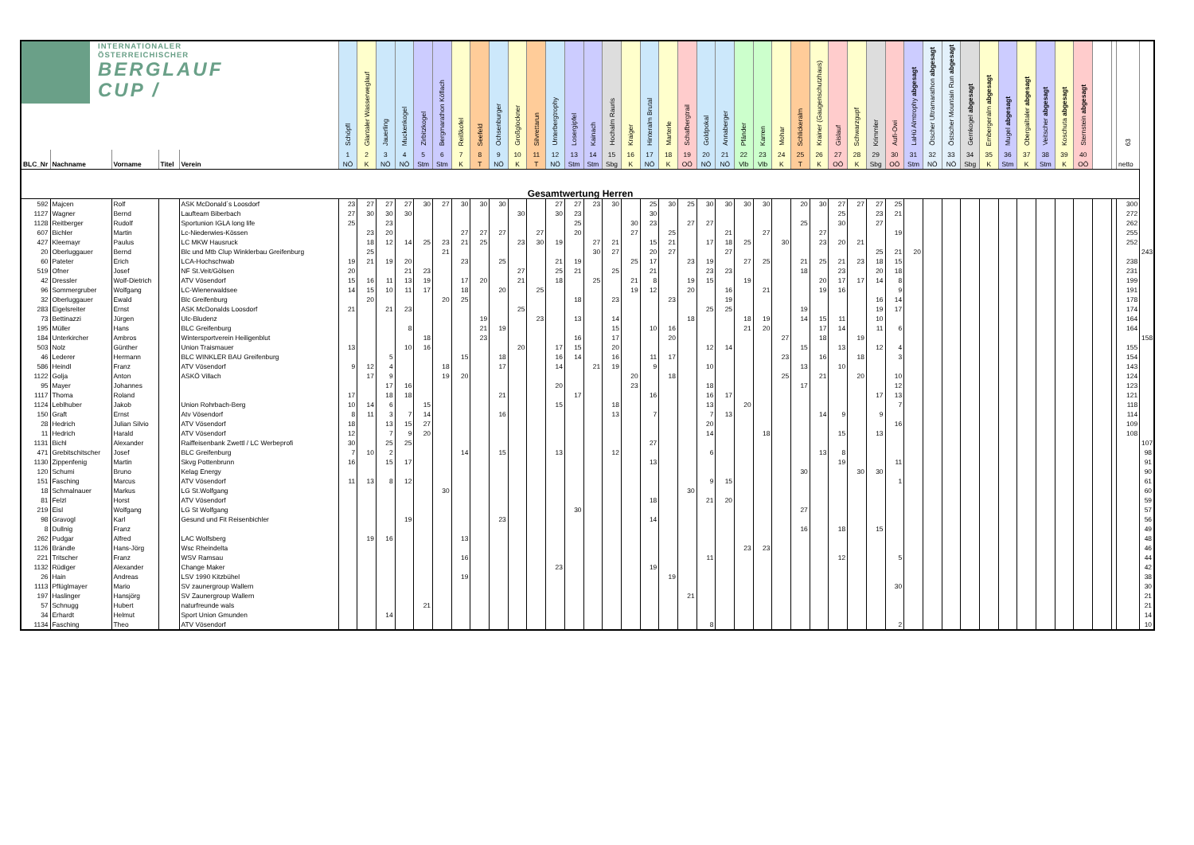| INTERNATIONALER ÖSTERREICHISCHER BERGLAUF CUP / | | | | | Schöpfl | Glantaler Wasserweglauf | Jauerling | Muckenkogel | Zirbitzkogel | Bergmarathon Köflach | Reißkofel | Seefeld | Ochsenburger | Großglockner | Silvrettarun | Unterbergtrophy | Losergipfel | Kainach | Hochalm Rauris | Kraiger | Hinteralm Brutal | Marterle | Schafbergtrail | Goldpokal | Annaberger | Pfänder | Karren | Mohar | Schlickeralm | Krainer (Gaugenschutzhaus) | Gislauf | Schwarzgupf | Krimmler | Aufi-Owi | LaHü Almtrophy abgesagt | Ötscher Ultramarathon abgesagt | Östscher Mountain Run abgesagt | Gernkogel abgesagt | Embergeralm abgesagt | Mugel abgesagt | Obergailtaler abgesagt | Veitscher abgesagt | Koschuta abgesagt | Sternstein abgesagt | | | 63 | |
| --- | --- | --- | --- | --- | --- | --- | --- | --- | --- | --- | --- | --- | --- | --- | --- | --- | --- | --- | --- | --- | --- | --- | --- | --- | --- | --- | --- | --- | --- | --- | --- | --- | --- | --- | --- | --- | --- | --- | --- | --- | --- | --- | --- | --- | --- | --- | --- | --- |
| | | | | | 1 | 2 | 3 | 4 | 5 | 6 | 7 | 8 | 9 | 10 | 11 | 12 | 13 | 14 | 15 | 16 | 17 | 18 | 19 | 20 | 21 | 22 | 23 | 24 | 25 | 26 | 27 | 28 | 29 | 30 | 31 | 32 | 33 | 34 | 35 | 36 | 37 | 38 | 39 | 40 | | | | |
| BLC_Nr | Nachname | Vorname | Titel | Verein | NÖ | K | NÖ | NÖ | Stm | Stm | K | T | NÖ | K | T | NÖ | Stm | Stm | Sbg | K | NÖ | K | OÖ | NÖ | NÖ | Vlb | Vlb | K | T | K | OÖ | K | Sbg | OÖ | Stm | NÖ | NÖ | Sbg | K | Stm | K | Stm | K | OÖ | | | netto | |
| Gesamtwertung Herren | | | | | | | | | | | | | | | | | | | | | | | | | | | | | | | | | | | | | | | | | | | | | | | | |
| 592 | Majcen | Rolf | | ASK McDonald´s Loosdorf | 23 | 27 | 27 | 27 | 30 | 27 | 30 | 30 | 30 | | | 27 | 27 | 23 | 30 | | 25 | 30 | 25 | 30 | 30 | 30 | 30 | | 20 | 30 | 27 | 27 | 27 | 25 | | | | | | | | | | | | | 300 | |
| 1127 | Wagner | Bernd | | Laufteam Biberbach | 27 | 30 | 30 | 30 | | | | | | 30 | | 30 | 23 | | | | 30 | | | | | | | | | | 25 | | 23 | 21 | | | | | | | | | | | | | 272 | |
| 1128 | Reitberger | Rudolf | | Sportunion IGLA long life | 25 | | 23 | | | | | | | | | | 25 | | | 30 | 23 | | 27 | 27 | | | | | 25 | | 30 | | 27 | | | | | | | | | | | | | | 262 | |
| 607 | Bichler | Martin | | Lc-Niederwies-Kössen | | 23 | 20 | | | | 27 | 27 | 27 | | 27 | | 20 | | | 27 | | 25 | | | 21 | | 27 | | | 27 | | | | 19 | | | | | | | | | | | | | 255 | |
| 427 | Kleemayr | Paulus | | LC MKW Hausruck | | 18 | 12 | 14 | 25 | 23 | 21 | 25 | | 23 | 30 | 19 | | 27 | 21 | | 15 | 21 | | 17 | 18 | 25 | | 30 | | 23 | 20 | 21 | | | | | | | | | | | | | | | 252 | |
| 20 | Oberluggauer | Bernd | | Blc und Mtb Clup Winklerbau Greifenburg | | 25 | | | | 21 | | | | | | | | 30 | 27 | | 20 | 27 | | | 27 | | | | | | | | 25 | 21 | 20 | | | | | | | | | | | | | 243 |
| 60 | Pateter | Erich | | LCA-Hochschwab | 19 | 21 | 19 | 20 | | | 23 | | 25 | | | 21 | 19 | | | 25 | 17 | | 23 | 19 | | 27 | 25 | | 21 | 25 | 21 | 23 | 18 | 15 | | | | | | | | | | | | | 238 | |
| 519 | Ofner | Josef | | NF St.Veit/Gölsen | 20 | | | 21 | 23 | | | | | 27 | | 25 | 21 | | 25 | | 21 | | | 23 | 23 | | | | 18 | | 23 | | 20 | 18 | | | | | | | | | | | | | 231 | |
| 42 | Dressler | Wolf-Dietrich | | ATV Vösendorf | 15 | 16 | 11 | 13 | 19 | | 17 | 20 | | 21 | | 18 | | 25 | | 21 | 8 | | 19 | 15 | | 19 | | | | 20 | 17 | 17 | 14 | 8 | | | | | | | | | | | | | 199 | |
| 96 | Sommergruber | Wolfgang | | LC-Wienerwaldsee | 14 | 15 | 10 | 11 | 17 | | 18 | | 20 | | 25 | | | | | 19 | 12 | | 20 | | 16 | | 21 | | | 19 | 16 | | | 9 | | | | | | | | | | | | | 191 | |
| 32 | Oberluggauer | Ewald | | Blc Greifenburg | | 20 | | | | 20 | 25 | | | | | | 18 | | 23 | | | 23 | | | 19 | | | | | | | | 16 | 14 | | | | | | | | | | | | | 178 | |
| 283 | Eigelsreiter | Ernst | | ASK McDonalds Loosdorf | 21 | | 21 | 23 | | | | | | 25 | | | | | | | | | | 25 | 25 | | | | 19 | | | | 19 | 17 | | | | | | | | | | | | | 174 | |
| 73 | Bettinazzi | Jürgen | | Ulc-Bludenz | | | | | | | | 19 | | | 23 | | 13 | | 14 | | | | 18 | | | 18 | 19 | | 14 | 15 | 11 | | 10 | | | | | | | | | | | | | | 164 | |
| 195 | Müller | Hans | | BLC Greifenburg | | | | 8 | | | | 21 | 19 | | | | | | 15 | | 10 | 16 | | | | 21 | 20 | | | 17 | 14 | | 11 | 6 | | | | | | | | | | | | | 164 | |
| 184 | Unterkircher | Ambros | | Wintersportverein Heiligenblut | | | | | 18 | | | 23 | | | | | 16 | | 17 | | | 20 | | | | | | 27 | | 18 | | 19 | | | | | | | | | | | | | | | | 158 |
| 503 | Nolz | Günther | | Union Traismauer | 13 | | | 10 | 16 | | | | | 20 | | 17 | 15 | | 20 | | | | | 12 | 14 | | | | 15 | | 13 | | 12 | 4 | | | | | | | | | | | | | 155 | |
| 46 | Lederer | Hermann | | BLC WINKLER BAU Greifenburg | | | 5 | | | | 15 | | 18 | | | 16 | 14 | | 16 | | 11 | 17 | | | | | | 23 | | 16 | | 18 | | 3 | | | | | | | | | | | | | 154 | |
| 586 | Heindl | Franz | | ATV Vösendorf | 9 | 12 | 4 | | | 18 | | | 17 | | | 14 | | 21 | 19 | | 9 | | | 10 | | | | | 13 | | 10 | | | | | | | | | | | | | | | | 143 | |
| 1122 | Golja | Anton | | ASKÖ Villach | | 17 | 9 | | | 19 | 20 | | | | | | | | | 20 | | 18 | | | | | | 25 | | 21 | | 20 | | 10 | | | | | | | | | | | | | 124 | |
| 95 | Mayer | Johannes | | | | | 17 | 16 | | | | | | | | 20 | | | | 23 | | | | 18 | | | | | 17 | | | | | 12 | | | | | | | | | | | | | 123 | |
| 1117 | Thoma | Roland | | | 17 | | 18 | 18 | | | | | 21 | | | | 17 | | | | 16 | | | 16 | 17 | | | | | | | | 17 | 13 | | | | | | | | | | | | | 121 | |
| 1124 | Leblhuber | Jakob | | Union Rohrbach-Berg | 10 | 14 | 6 | | 15 | | | | | | | 15 | | | 18 | | | | | 13 | | 20 | | | | | | | | 7 | | | | | | | | | | | | | 118 | |
| 150 | Graft | Ernst | | Atv Vösendorf | 8 | 11 | 3 | 7 | 14 | | | | 16 | | | | | | 13 | | 7 | | | 7 | 13 | | | | | 14 | 9 | | 9 | | | | | | | | | | | | | | 114 | |
| 28 | Hedrich | Julian Silvio | | ATV Vösendorf | 18 | | 13 | 15 | 27 | | | | | | | | | | | | | | | 20 | | | | | | | | | | 16 | | | | | | | | | | | | | 109 | |
| 11 | Hedrich | Harald | | ATV Vösendorf | 12 | | 7 | 9 | 20 | | | | | | | | | | | | | | | 14 | | | 18 | | | | 15 | | 13 | | | | | | | | | | | | | | 108 | |
| 1131 | Bichl | Alexander | | Raiffeisenbank Zwettl / LC Werbeprofi | 30 | | 25 | 25 | | | | | | | | | | | | | 27 | | | | | | | | | | | | | | | | | | | | | | | | | | | 107 |
| 471 | Grebitschitscher | Josef | | BLC Greifenburg | 7 | 10 | 2 | | | | 14 | | 15 | | | 13 | | | 12 | | | | | 6 | | | | | | 13 | 8 | | | | | | | | | | | | | | | | | 98 |
| 1130 | Zippenfenig | Martin | | Skvg Pottenbrunn | 16 | | 15 | 17 | | | | | | | | | | | | | 13 | | | | | | | | | | 19 | | | 11 | | | | | | | | | | | | | | 91 |
| 120 | Schumi | Bruno | | Kelag Energy | | | | | | | | | | | | | | | | | | | | | | | | | 30 | | | 30 | 30 | | | | | | | | | | | | | | | 90 |
| 151 | Fasching | Marcus | | ATV Vösendorf | 11 | 13 | 8 | 12 | | | | | | | | | | | | | | | | 9 | 15 | | | | | | | | | 1 | | | | | | | | | | | | | | 61 |
| 18 | Schmalnauer | Markus | | LG St.Wolfgang | | | | | | 30 | | | | | | | | | | | | | 30 | | | | | | | | | | | | | | | | | | | | | | | | | 60 |
| 81 | Felzl | Horst | | ATV Vösendorf | | | | | | | | | | | | | | | | | 18 | | | 21 | 20 | | | | | | | | | | | | | | | | | | | | | | | 59 |
| 219 | Eisl | Wolfgang | | LG St Wolfgang | | | | | | | | | | | | | 30 | | | | | | | | | | | | 27 | | | | | | | | | | | | | | | | | | | 57 |
| 98 | Gravogl | Karl | | Gesund und Fit Reisenbichler | | | | 19 | | | | | 23 | | | | | | | | 14 | | | | | | | | | | | | | | | | | | | | | | | | | | | 56 |
| 8 | Dullnig | Franz | | | | | | | | | | | | | | | | | | | | | | | | | | | 16 | | 18 | | 15 | | | | | | | | | | | | | | | 49 |
| 262 | Pudgar | Alfred | | LAC Wolfsberg | | 19 | 16 | | | | 13 | | | | | | | | | | | | | | | | | | | | | | | | | | | | | | | | | | | | | 48 |
| 1126 | Brändle | Hans-Jörg | | Wsc Rheindelta | | | | | | | | | | | | | | | | | | | | | | 23 | 23 | | | | | | | | | | | | | | | | | | | | | 46 |
| 221 | Tritscher | Franz | | WSV Ramsau | | | | | | | 16 | | | | | | | | | | | | | 11 | | | | | | | 12 | | | 5 | | | | | | | | | | | | | | 44 |
| 1132 | Rüdiger | Alexander | | Change Maker | | | | | | | | | | | | 23 | | | | | 19 | | | | | | | | | | | | | | | | | | | | | | | | | | | 42 |
| 26 | Hain | Andreas | | LSV 1990 Kitzbühel | | | | | | | 19 | | | | | | | | | | | 19 | | | | | | | | | | | | | | | | | | | | | | | | | | 38 |
| 1113 | Pflüglmayer | Mario | | SV zaunergroup Wallern | | | | | | | | | | | | | | | | | | | | | | | | | | | | | | 30 | | | | | | | | | | | | | | 30 |
| 197 | Haslinger | Hansjörg | | SV Zaunergroup Wallern | | | | | | | | | | | | | | | | | | | 21 | | | | | | | | | | | | | | | | | | | | | | | | | 21 |
| 57 | Schnugg | Hubert | | naturfreunde wals | | | | | 21 | | | | | | | | | | | | | | | | | | | | | | | | | | | | | | | | | | | | | | | 21 |
| 34 | Erhardt | Helmut | | Sport Union Gmunden | | | 14 | | | | | | | | | | | | | | | | | | | | | | | | | | | | | | | | | | | | | | | | | 14 |
| 1134 | Fasching | Theo | | ATV Vösendorf | | | | | | | | | | | | | | | | | | | | 8 | | | | | | | | | | 2 | | | | | | | | | | | | | | 10 |